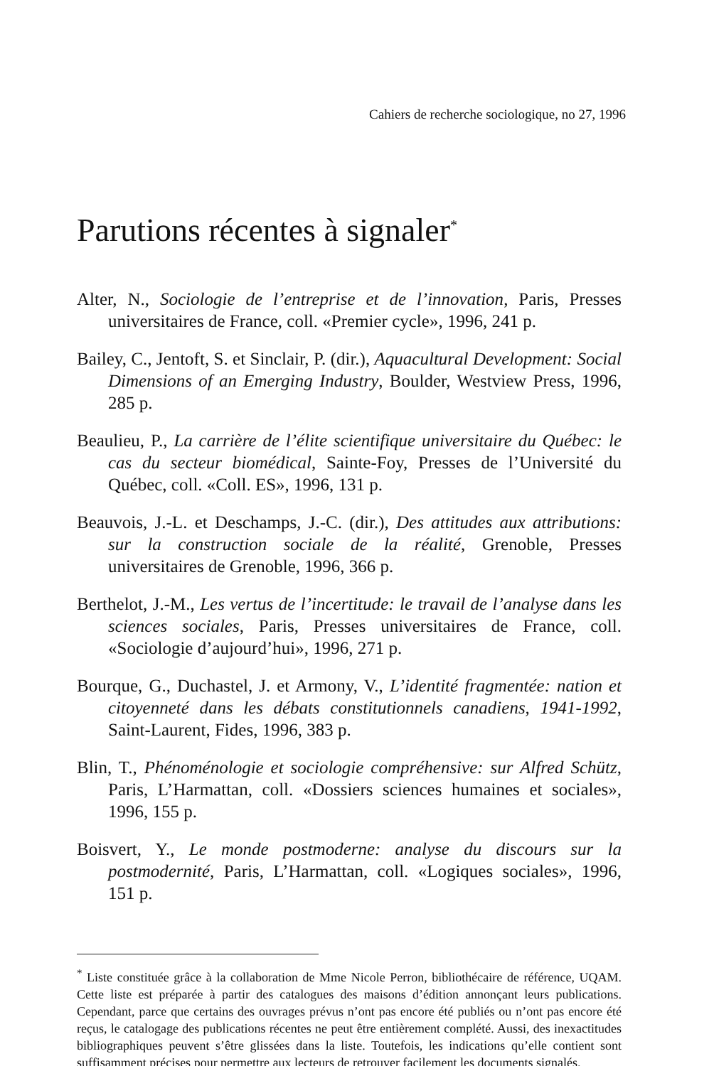Cahiers de recherche sociologique, no 27, 1996
Parutions récentes à signaler<sup>*</sup>
Alter, N., Sociologie de l’entreprise et de l’innovation, Paris, Presses universitaires de France, coll. «Premier cycle», 1996, 241 p.
Bailey, C., Jentoft, S. et Sinclair, P. (dir.), Aquacultural Development: Social Dimensions of an Emerging Industry, Boulder, Westview Press, 1996, 285 p.
Beaulieu, P., La carrière de l’élite scientifique universitaire du Québec: le cas du secteur biomédical, Sainte-Foy, Presses de l’Université du Québec, coll. «Coll. ES», 1996, 131 p.
Beauvois, J.-L. et Deschamps, J.-C. (dir.), Des attitudes aux attributions: sur la construction sociale de la réalité, Grenoble, Presses universitaires de Grenoble, 1996, 366 p.
Berthelot, J.-M., Les vertus de l’incertitude: le travail de l’analyse dans les sciences sociales, Paris, Presses universitaires de France, coll. «Sociologie d’aujourd’hui», 1996, 271 p.
Bourque, G., Duchastel, J. et Armony, V., L’identité fragmentée: nation et citoyenneté dans les débats constitutionnels canadiens, 1941-1992, Saint-Laurent, Fides, 1996, 383 p.
Blin, T., Phénoménologie et sociologie compréhensive: sur Alfred Schütz, Paris, L’Harmattan, coll. «Dossiers sciences humaines et sociales», 1996, 155 p.
Boisvert, Y., Le monde postmoderne: analyse du discours sur la postmodernité, Paris, L’Harmattan, coll. «Logiques sociales», 1996, 151 p.
<sup>*</sup> Liste constituée grâce à la collaboration de Mme Nicole Perron, bibliothécaire de référence, UQAM. Cette liste est préparée à partir des catalogues des maisons d’édition annonçant leurs publications. Cependant, parce que certains des ouvrages prévus n’ont pas encore été publiés ou n’ont pas encore été reçus, le catalogage des publications récentes ne peut être entièrement complété. Aussi, des inexactitudes bibliographiques peuvent s’être glissées dans la liste. Toutefois, les indications qu’elle contient sont suffisamment précises pour permettre aux lecteurs de retrouver facilement les documents signalés.